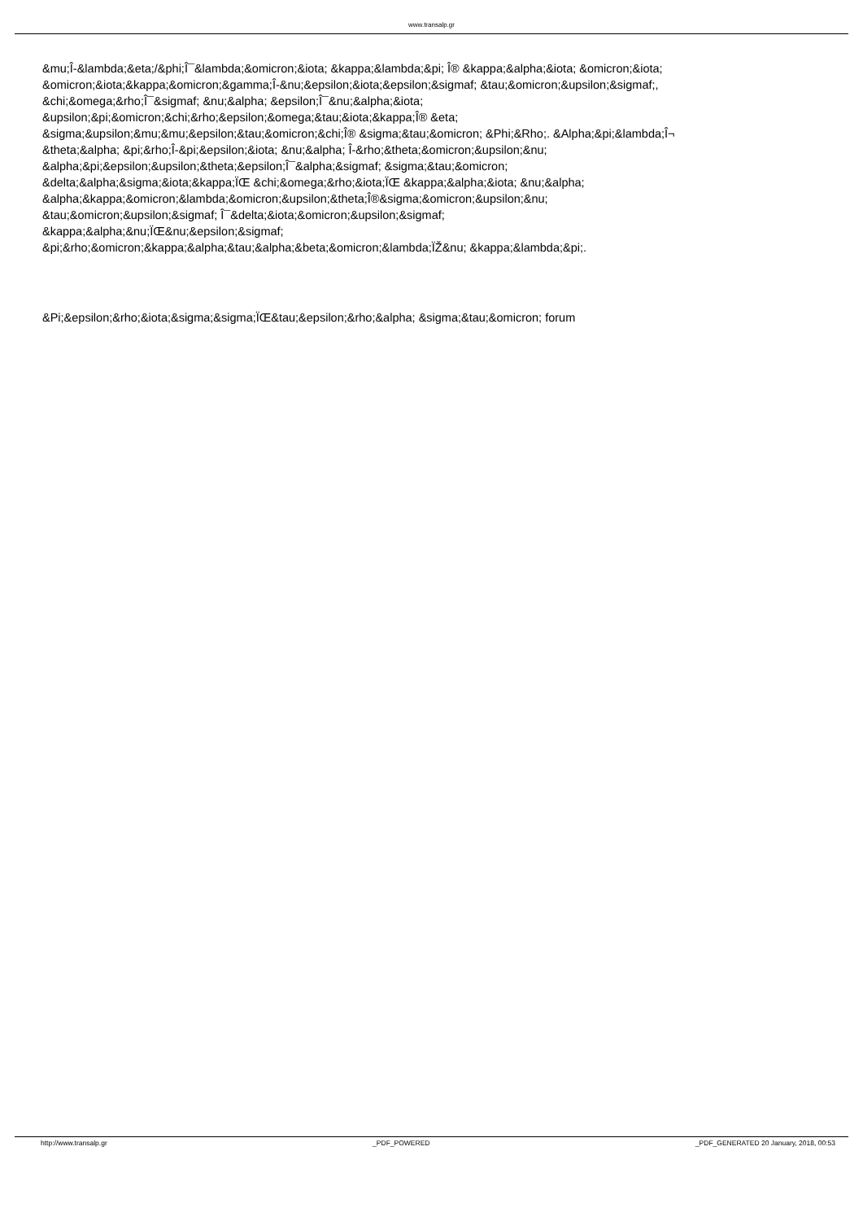www.transalp.gr
&mu;Î-&lambda;&eta;/&phi;Î¯&lambda;&omicron;&iota; &kappa;&lambda;&pi; Î® &kappa;&alpha;&iota; &omicron;&iota;
&omicron;&iota;&kappa;&omicron;&gamma;Î-&nu;&epsilon;&iota;&epsilon;&sigmaf; &tau;&omicron;&upsilon;&sigmaf;,
&chi;&omega;&rho;Î¯&sigmaf; &nu;&alpha; &epsilon;Î¯&nu;&alpha;&iota;
&upsilon;&pi;&omicron;&chi;&rho;&epsilon;&omega;&tau;&iota;&kappa;Î® &eta;
&sigma;&upsilon;&mu;&mu;&epsilon;&tau;&omicron;&chi;Î® &sigma;&tau;&omicron; &Phi;&Rho;. &Alpha;&pi;&lambda;Î¬
&theta;&alpha; &pi;&rho;Î-&pi;&epsilon;&iota; &nu;&alpha; Î-&rho;&theta;&omicron;&upsilon;&nu;
&alpha;&pi;&epsilon;&upsilon;&theta;&epsilon;Î¯&alpha;&sigmaf; &sigma;&tau;&omicron;
&delta;&alpha;&sigma;&iota;&kappa;ÏŒ &chi;&omega;&rho;&iota;ÏŒ &kappa;&alpha;&iota; &nu;&alpha;
&alpha;&kappa;&omicron;&lambda;&omicron;&upsilon;&theta;Î®&sigma;&omicron;&upsilon;&nu;
&tau;&omicron;&upsilon;&sigmaf; Î¯&delta;&iota;&omicron;&upsilon;&sigmaf;
&kappa;&alpha;&nu;ÏŒ&nu;&epsilon;&sigmaf;
&pi;&rho;&omicron;&kappa;&alpha;&tau;&alpha;&beta;&omicron;&lambda;ÏŽ&nu; &kappa;&lambda;&pi;.
&Pi;&epsilon;&rho;&iota;&sigma;&sigma;ÏŒ&tau;&epsilon;&rho;&alpha; &sigma;&tau;&omicron; forum
http://www.transalp.gr _PDF_POWERED _PDF_GENERATED 20 January, 2018, 00:53